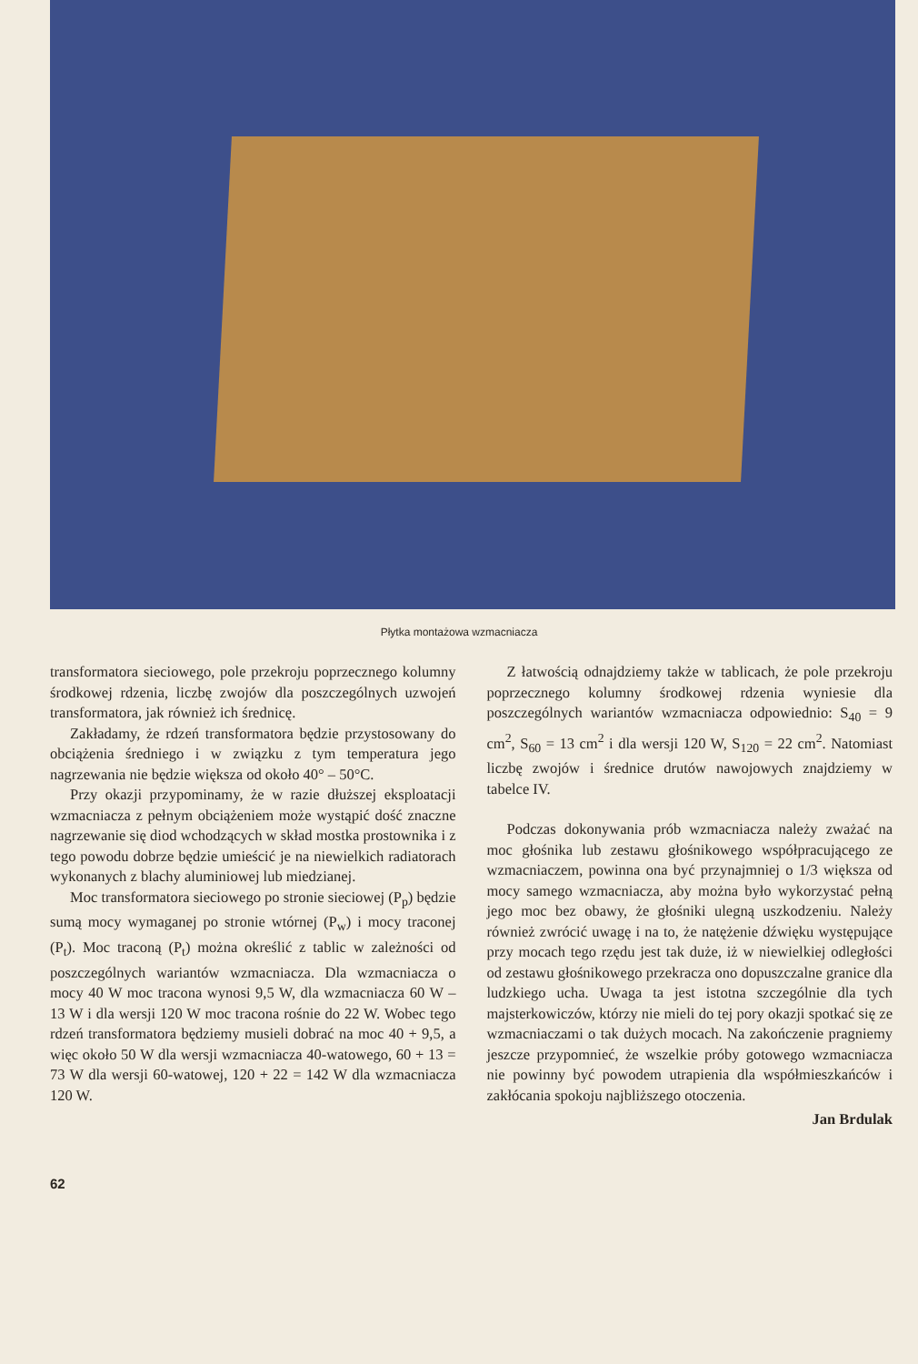Płytka montażowa wzmacniacza
transformatora sieciowego, pole przekroju poprzecznego kolumny środkowej rdzenia, liczbę zwojów dla poszczególnych uzwojeń transformatora, jak również ich średnicę.
Zakładamy, że rdzeń transformatora będzie przystosowany do obciążenia średniego i w związku z tym temperatura jego nagrzewania nie będzie większa od około 40° – 50°C.
Przy okazji przypominamy, że w razie dłuższej eksploatacji wzmacniacza z pełnym obciążeniem może wystąpić dość znaczne nagrzewanie się diod wchodzących w skład mostka prostownika i z tego powodu dobrze będzie umieścić je na niewielkich radiatorach wykonanych z blachy aluminiowej lub miedzianej.
Moc transformatora sieciowego po stronie sieciowej (P<sub>p</sub>) będzie sumą mocy wymaganej po stronie wtórnej (P<sub>w</sub>) i mocy traconej (P<sub>t</sub>). Moc traconą (P<sub>t</sub>) można określić z tablic w zależności od poszczególnych wariantów wzmacniacza. Dla wzmacniacza o mocy 40 W moc tracona wynosi 9,5 W, dla wzmacniacza 60 W – 13 W i dla wersji 120 W moc tracona rośnie do 22 W. Wobec tego rdzeń transformatora będziemy musieli dobrać na moc 40 + 9,5, a więc około 50 W dla wersji wzmacniacza 40-watowego, 60 + 13 = 73 W dla wersji 60-watowej, 120 + 22 = 142 W dla wzmacniacza 120 W.
Z łatwością odnajdziemy także w tablicach, że pole przekroju poprzecznego kolumny środkowej rdzenia wyniesie dla poszczególnych wariantów wzmacniacza odpowiednio: S<sub>40</sub> = 9 cm<sup>2</sup>, S<sub>60</sub> = 13 cm<sup>2</sup> i dla wersji 120 W, S<sub>120</sub> = 22 cm<sup>2</sup>. Natomiast liczbę zwojów i średnice drutów nawojowych znajdziemy w tabelce IV.
Podczas dokonywania prób wzmacniacza należy zważać na moc głośnika lub zestawu głośnikowego współpracującego ze wzmacniaczem, powinna ona być przynajmniej o 1/3 większa od mocy samego wzmacniacza, aby można było wykorzystać pełną jego moc bez obawy, że głośniki ulegną uszkodzeniu. Należy również zwrócić uwagę i na to, że natężenie dźwięku występujące przy mocach tego rzędu jest tak duże, iż w niewielkiej odległości od zestawu głośnikowego przekracza ono dopuszczalne granice dla ludzkiego ucha. Uwaga ta jest istotna szczególnie dla tych majsterkowiczów, którzy nie mieli do tej pory okazji spotkać się ze wzmacniaczami o tak dużych mocach. Na zakończenie pragniemy jeszcze przypomnieć, że wszelkie próby gotowego wzmacniacza nie powinny być powodem utrapienia dla współmieszkańców i zakłócania spokoju najbliższego otoczenia.
Jan Brdulak
62